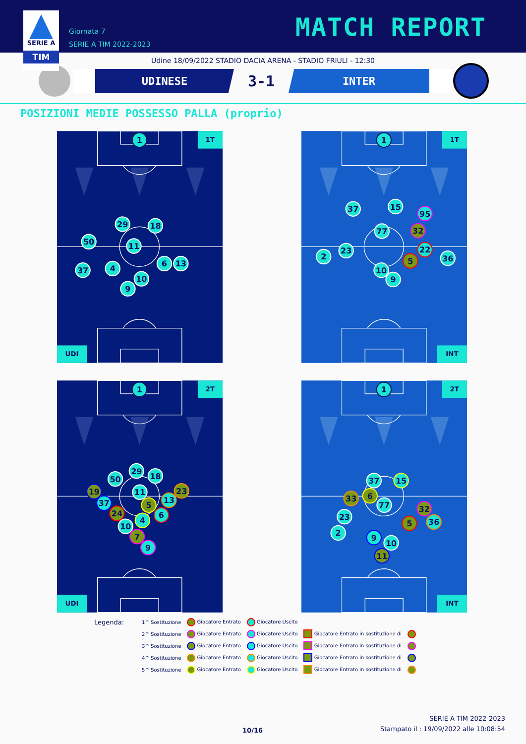SERIE A
TIM
Giornata 7
SERIE A TIM 2022-2023
MATCH REPORT
Udine 18/09/2022 STADIO DACIA ARENA - STADIO FRIULI - 12:30
UDINESE
3-1
INTER
POSIZIONI MEDIE POSSESSO PALLA (proprio)
1T
UDI
1
29
18
50
11
37
4
6
13
10
9
1T
INT
1
37
15
95
32
77
23
22
2
5
36
10
9
2T
UDI
1
29
18
50
19
11
23
13
37
5
6
24
4
10
7
9
2T
INT
1
37
15
33
6
77
32
23
36
5
2
9
10
11
Legenda:
| 1^ Sostituzione | Giocatore Entrato | Giocatore Uscito | | |
| 2^ Sostituzione | Giocatore Entrato | Giocatore Uscito | Giocatore Entrato in sostituzione di | |
| 3^ Sostituzione | Giocatore Entrato | Giocatore Uscito | Giocatore Entrato in sostituzione di | |
| 4^ Sostituzione | Giocatore Entrato | Giocatore Uscito | Giocatore Entrato in sostituzione di | |
| 5^ Sostituzione | Giocatore Entrato | Giocatore Uscito | Giocatore Entrato in sostituzione di | |
10/16
SERIE A TIM 2022-2023
Stampato il : 19/09/2022 alle 10:08:54